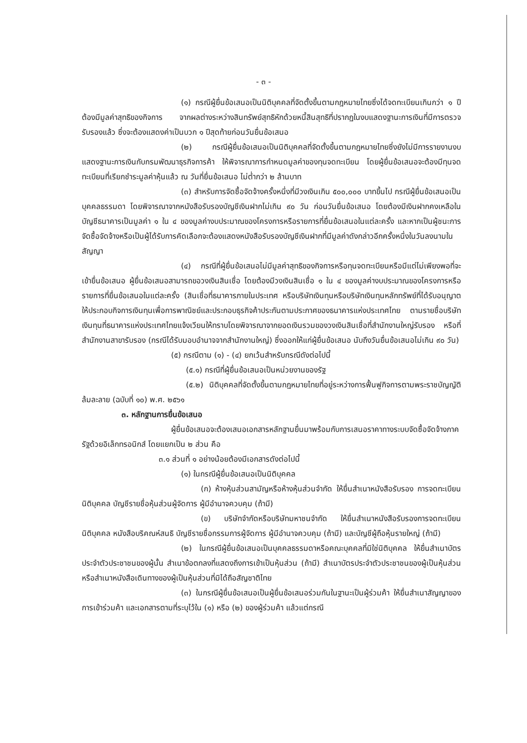- ๓ -
(๑) กรณีผู้ยื่นข้อเสนอเป็นนิติบุคคลที่จัดตั้งขึ้นตามกฎหมายไทยซึ่งได้จดทะเบียนเกินกว่า ๑ ปี ต้องมีมูลค่าสุทธิของกิจการ จากผลต่างระหว่างสินทรัพย์สุทธิหักด้วยหนี้สินสุทธิที่ปรากฏในงบแสดงฐานะการเงินที่มีการตรวจรับรองแล้ว ซึ่งจะต้องแสดงค่าเป็นบวก ๑ ปีสุดท้ายก่อนวันยื่นข้อเสนอ
(๒) กรณีผู้ยื่นข้อเสนอเป็นนิติบุคคลที่จัดตั้งขึ้นตามกฎหมายไทยซึ่งยังไม่มีการรายงานงบแสดงฐานะการเงินกับกรมพัฒนาธุรกิจการค้า ให้พิจารณาการกำหนดมูลค่าของทุนจดทะเบียน โดยผู้ยื่นข้อเสนอจะต้องมีทุนจดทะเบียนที่เรียกชำระมูลค่าหุ้นแล้ว ณ วันที่ยื่นข้อเสนอ ไม่ต่ำกว่า ๒ ล้านบาท
(๓) สำหรับการจัดซื้อจัดจ้างครั้งหนึ่งที่มีวงเงินเกิน ๕๐๐,๐๐๐ บาทขึ้นไป กรณีผู้ยื่นข้อเสนอเป็นบุคคลธรรมดา โดยพิจารณาจากหนังสือรับรองบัญชีเงินฝากไม่เกิน ๙๐ วัน ก่อนวันยื่นข้อเสนอ โดยต้องมีเงินฝากคงเหลือในบัญชีธนาคารเป็นมูลค่า ๑ ใน ๔ ของมูลค่างบประมาณของโครงการหรือรายการที่ยื่นข้อเสนอในแต่ละครั้ง และหากเป็นผู้ชนะการจัดซื้อจัดจ้างหรือเป็นผู้ได้รับการคัดเลือกจะต้องแสดงหนังสือรับรองบัญชีเงินฝากที่มีมูลค่าดังกล่าวอีกครั้งหนึ่งในวันลงนามในสัญญา
(๔) กรณีที่ผู้ยื่นข้อเสนอไม่มีมูลค่าสุทธิของกิจการหรือทุนจดทะเบียนหรือมีแต่ไม่เพียงพอที่จะเข้ายื่นข้อเสนอ ผู้ยื่นข้อเสนอสามารถขอวงเงินสินเชื่อ โดยต้องมีวงเงินสินเชื่อ ๑ ใน ๔ ของมูลค่างบประมาณของโครงการหรือรายการที่ยื่นข้อเสนอในแต่ละครั้ง (สินเชื่อที่ธนาคารภายในประเทศ หรือบริษัทเงินทุนหรือบริษัทเงินทุนหลักทรัพย์ที่ได้รับอนุญาตให้ประกอบกิจการเงินทุนเพื่อการพาณิชย์และประกอบธุรกิจค้าประกันตามประกาศของธนาคารแห่งประเทศไทย ตามรายชื่อบริษัทเงินทุนที่ธนาคารแห่งประเทศไทยแจ้งเวียนให้ทราบโดยพิจารณาจากยอดเงินรวมของวงเงินสินเชื่อที่สำนักงานใหญ่รับรอง หรือที่สำนักงานสาขารับรอง (กรณีได้รับมอบอำนาจจากสำนักงานใหญ่) ซึ่งออกให้แก่ผู้ยื่นข้อเสนอ นับถึงวันยื่นข้อเสนอไม่เกิน ๙๐ วัน)
(๕) กรณีตาม (๑) - (๔) ยกเว้นสำหรับกรณีดังต่อไปนี้
(๕.๑) กรณีที่ผู้ยื่นข้อเสนอเป็นหน่วยงานของรัฐ
(๕.๒) นิติบุคคลที่จัดตั้งขึ้นตามกฎหมายไทยที่อยู่ระหว่างการฟื้นฟูกิจการตามพระราชบัญญัติล้มละลาย (ฉบับที่ ๑๐) พ.ศ. ๒๕๖๑
๓. หลักฐานการยื่นข้อเสนอ
ผู้ยื่นข้อเสนอจะต้องเสนอเอกสารหลักฐานยื่นมาพร้อมกับการเสนอราคาทางระบบจัดซื้อจัดจ้างภาครัฐด้วยอิเล็กทรอนิกส์ โดยแยกเป็น ๒ ส่วน คือ
๓.๑ ส่วนที่ ๑ อย่างน้อยต้องมีเอกสารดังต่อไปนี้
(๑) ในกรณีผู้ยื่นข้อเสนอเป็นนิติบุคคล
(ก) ห้างหุ้นส่วนสามัญหรือห้างหุ้นส่วนจำกัด ให้ยื่นสำเนาหนังสือรับรอง การจดทะเบียนนิติบุคคล บัญชีรายชื่อหุ้นส่วนผู้จัดการ ผู้มีอำนาจควบคุม (ถ้ามี)
(ข) บริษัทจำกัดหรือบริษัทมหาชนจำกัด ให้ยื่นสำเนาหนังสือรับรองการจดทะเบียน นิติบุคคล หนังสือบริคณห์สนธิ บัญชีรายชื่อกรรมการผู้จัดการ ผู้มีอำนาจควบคุม (ถ้ามี) และบัญชีผู้ถือหุ้นรายใหญ่ (ถ้ามี)
(๒) ในกรณีผู้ยื่นข้อเสนอเป็นบุคคลธรรมดาหรือคณะบุคคลที่มิใช่นิติบุคคล ให้ยื่นสำเนาบัตรประจำตัวประชาชนของผู้นั้น สำเนาข้อตกลงที่แสดงถึงการเข้าเป็นหุ้นส่วน (ถ้ามี) สำเนาบัตรประจำตัวประชาชนของผู้เป็นหุ้นส่วน หรือสำเนาหนังสือเดินทางของผู้เป็นหุ้นส่วนที่มิได้ถือสัญชาติไทย
(๓) ในกรณีผู้ยื่นข้อเสนอเป็นผู้ยื่นข้อเสนอร่วมกันในฐานะเป็นผู้ร่วมค้า ให้ยื่นสำเนาสัญญาของการเข้าร่วมค้า และเอกสารตามที่ระบุไว้ใน (๑) หรือ (๒) ของผู้ร่วมค้า แล้วแต่กรณี